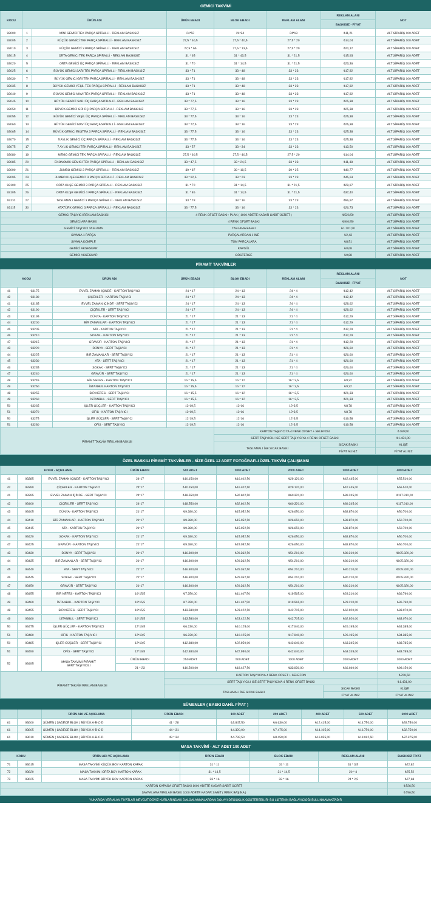| GEMİCİ TAKVİMİ | | | | | | | |
| --- | --- | --- | --- | --- | --- | --- | --- |
| KODU | ÜRÜN ADI | | ÜRÜN EBADI | BLOK EBADI | REKLAM ALANI | REKLAM ALANI | NOT |
| | | | | | | BASKISIZ - FİYAT | |
| 93000 | 1 | MİNİ GEMİCİ TEK PARÇA SPİRALLİ - REKLAM BASKISIZ | 24*52 | 24*34 | 24*18 | ₺11,21 | ALT SİPARİŞ 100 ADET |
| 93005 | 2 | KÜÇÜK GEMİCİ TEK PARÇA SPİRALLİ - REKLAM BASKISIZ | 27,5 * 60,5 | 27,5 * 40,5 | 27,5 * 20 | ₺14,04 | ALT SİPARİŞ 100 ADET |
| 93010 | 3 | KÜÇÜK GEMİCİ 3 PARÇA SPİRALLİ - REKLAM BASKISIZ | 27,5 * 65 | 27,5 * 13,5 | 27,5 * 20 | ₺20,12 | ALT SİPARİŞ 100 ADET |
| 93015 | 4 | ORTA GEMİCİ TEK PARÇA SPİRALLİ - REKLAM BASKISIZ | 31 * 65 | 31 * 43,5 | 31 * 21,5 | ₺15,93 | ALT SİPARİŞ 100 ADET |
| 93020 | 5 | ORTA GEMİCİ ÜÇ PARÇA SPİRALLİ - REKLAM BASKISIZ | 31 * 70 | 31 * 14,5 | 31 * 21,5 | ₺23,36 | ALT SİPARİŞ 100 ADET |
| 93025 | 6 | BÜYÜK GEMİCİ SARI TEK PARÇA SPİRALLİ - REKLAM BASKISIZ | 33 * 71 | 33 * 48 | 33 * 23 | ₺17,82 | ALT SİPARİŞ 100 ADET |
| 93030 | 7 | BÜYÜK GEMİCİ GRİ TEK PARÇA SPİRALLİ - REKLAM BASKISIZ | 33 * 71 | 33 * 48 | 33 * 23 | ₺17,82 | ALT SİPARİŞ 100 ADET |
| 93035 | 8 | BÜYÜK GEMİCİ YEŞİL TEK PARÇA SPİRALLİ - REKLAM BASKISIZ | 33 * 71 | 33 * 48 | 33 * 23 | ₺17,82 | ALT SİPARİŞ 100 ADET |
| 93040 | 9 | BÜYÜK GEMİCİ MAVİ TEK PARÇA SPİRALLİ - REKLAM BASKISIZ | 33 * 71 | 33 * 48 | 33 * 23 | ₺17,82 | ALT SİPARİŞ 100 ADET |
| 93045 | 10 | BÜYÜK GEMİCİ SARI ÜÇ PARÇA SPİRALLİ - REKLAM BASKISIZ | 33 * 77,5 | 33 * 16 | 33 * 23 | ₺25,38 | ALT SİPARİŞ 100 ADET |
| 93050 | 11 | BÜYÜK GEMİCİ GRİ ÜÇ PARÇA SPİRALLİ - REKLAM BASKISIZ | 33 * 77,5 | 33 * 16 | 33 * 23 | ₺25,38 | ALT SİPARİŞ 100 ADET |
| 93055 | 12 | BÜYÜK GEMİCİ YEŞİL ÜÇ PARÇA SPİRALLİ - REKLAM BASKISIZ | 33 * 77,5 | 33 * 16 | 33 * 23 | ₺25,38 | ALT SİPARİŞ 100 ADET |
| 93060 | 13 | BÜYÜK GEMİCİ MAVİ ÜÇ PARÇA SPİRALLİ - REKLAM BASKISIZ | 33 * 77,5 | 33 * 16 | 33 * 23 | ₺25,38 | ALT SİPARİŞ 100 ADET |
| 93065 | 14 | BÜYÜK GEMİCİ EKSTRA 3 PARÇA SPİRALLİ - REKLAM BASKISIZ | 33 * 77,5 | 33 * 16 | 33 * 23 | ₺25,38 | ALT SİPARİŞ 100 ADET |
| 93070 | 15 | 5 AYLIK GEMİCİ ÜÇ PARÇA SPİRALLİ - REKLAM BASKISIZ | 33 * 77,5 | 33 * 16 | 33 * 23 | ₺25,38 | ALT SİPARİŞ 100 ADET |
| 93075 | 17 | 7 AYLIK GEMİCİ TEK PARÇA SPİRALLİ - REKLAM BASKISIZ | 33 * 57 | 33 * 34 | 33 * 23 | ₺13,50 | ALT SİPARİŞ 100 ADET |
| 93080 | 19 | MEMO GEMİCİ TEK PARÇA SPİRALLİ - REKLAM BASKISIZ | 27,5 * 60,5 | 27,5 * 40,5 | 27,5 * 20 | ₺14,04 | ALT SİPARİŞ 100 ADET |
| 93085 | 20 | EKONOMİK GEMİCİ TEK PARÇA SPİRALLİ - REKLAM BASKISIZ | 33 * 47,5 | 33 * 24,5 | 33 * 23 | ₺11,48 | ALT SİPARİŞ 100 ADET |
| 93090 | 21 | JUMBO GEMİCİ 3 PARÇA SPİRALLİ - REKLAM BASKISIZ | 39 * 87 | 39 * 18,5 | 39 * 25 | ₺40,77 | ALT SİPARİŞ 100 ADET |
| 93095 | 23 | JUMBO KUŞE GEMİCİ 3 PARÇA SPİRALLİ - REKLAM BASKISIZ | 33 * 92,5 | 33 * 23 | 33 * 23 | ₺45,63 | ALT SİPARİŞ 100 ADET |
| 93100 | 25 | ORTA KUŞE GEMİCİ 3 PARÇA SPİRALLİ - REKLAM BASKISIZ | 31 * 70 | 31 * 14,5 | 31 * 21,5 | ₺29,97 | ALT SİPARİŞ 100 ADET |
| 93105 | 26 | ORTA KUŞE GEMİCİ 4 PARÇA SPİRALLİ - REKLAM BASKISIZ | 31 * 86 | 31 * 14,5 | 31 * 21,5 | ₺37,40 | ALT SİPARİŞ 100 ADET |
| 93110 | 27 | TASLAMALI GEMİCİ 3 PARÇA SPİRALLİ - REKLAM BASKISIZ | 33 * 78 | 33 * 16 | 33 * 23 | ₺56,97 | ALT SİPARİŞ 100 ADET |
| 93115 | 30 | ATATÜRK GEMİCİ 3 PARÇA SPİRALLİ - REKLAM BASKISIZ | 33 * 77,5 | 33 * 16 | 33 * 23 | ₺26,73 | ALT SİPARİŞ 100 ADET |
| GEMİCİ TAŞIYICI REKLAM BASKISI | | | 4 RENK OFSET BASKI+ PLAK ( 1000 ADETE KADAR SABİT ÜCRET ) | | | ₺526,50 | ALT SİPARİŞ 100 ADET |
| GEMİCİ ARA BASKI | | | 4 RENK OFSET BASKI | | | ₺904,50 | ALT SİPARİŞ 100 ADET |
| GEMİCİ TAŞIYICI TASLAMA | | | TASLAMA BASKI | | | ₺1.201,50 | ALT SİPARİŞ 100 ADET |
| SIVAMA 1 PARÇA | | | PARÇALARDAN 1 İNE | | | ₺2,43 | ALT SİPARİŞ 100 ADET |
| SIVAMA KOMPLE | | | TÜM PARÇALARA | | | ₺8,51 | ALT SİPARİŞ 100 ADET |
| GEMİCİ AKSESUAR | | | KAPSÜL | | | ₺0,68 | ALT SİPARİŞ 100 ADET |
| GEMİCİ AKSESUAR | | | GÖSTERGE | | | ₺0,88 | ALT SİPARİŞ 100 ADET |
| PİRAMİT TAKVİMLER | | | | | | | |
| --- | --- | --- | --- | --- | --- | --- | --- |
| KODU | | ÜRÜN ADI | ÜRÜN EBADI | BLOK EBADI | REKLAM ALANI | REKLAM ALANI | NOT |
| | | | | | | BASKISIZ - FİYAT | |
| 41 | 93175 | EVVEL ZAMAN İÇİNDE - KARTON TAŞIYICI | 24 * 17 | 24 * 13 | 24 * 4 | ₺12,42 | ALT SİPARİŞ 100 ADET |
| 42 | 93180 | ÇİÇEKLER - KARTON TAŞIYICI | 24 * 17 | 24 * 13 | 24 * 4 | ₺12,42 | ALT SİPARİŞ 100 ADET |
| 41 | 93185 | EVVEL ZAMAN İÇİNDE - SERT TAŞIYICI | 24 * 17 | 24 * 13 | 24 * 4 | ₺28,62 | ALT SİPARİŞ 100 ADET |
| 42 | 93190 | ÇİÇEKLER - SERT TAŞIYICI | 24 * 17 | 24 * 13 | 24 * 4 | ₺28,62 | ALT SİPARİŞ 100 ADET |
| 43 | 93195 | DÜNYA - KARTON TAŞIYICI | 21 * 17 | 21 * 13 | 21 * 4 | ₺12,29 | ALT SİPARİŞ 100 ADET |
| 44 | 93200 | BİR ZAMANLAR - KARTON TAŞIYICI | 21 * 17 | 21 * 13 | 21 * 4 | ₺12,29 | ALT SİPARİŞ 100 ADET |
| 45 | 93205 | ATA - KARTON TAŞIYICI | 21 * 17 | 21 * 13 | 21 * 4 | ₺12,29 | ALT SİPARİŞ 100 ADET |
| 46 | 93210 | SOKAK - KARTON TAŞIYICI | 21 * 17 | 21 * 13 | 21 * 4 | ₺12,29 | ALT SİPARİŞ 100 ADET |
| 47 | 93215 | GRAVÜR - KARTON TAŞIYICI | 21 * 17 | 21 * 13 | 21 * 4 | ₺12,29 | ALT SİPARİŞ 100 ADET |
| 43 | 93220 | DÜNYA - SERT TAŞIYICI | 21 * 17 | 21 * 13 | 21 * 4 | ₺26,60 | ALT SİPARİŞ 100 ADET |
| 44 | 93225 | BİR ZAMANLAR - SERT TAŞIYICI | 21 * 17 | 21 * 13 | 21 * 4 | ₺26,60 | ALT SİPARİŞ 100 ADET |
| 45 | 93230 | ATA - SERT TAŞIYICI | 21 * 17 | 21 * 13 | 21 * 4 | ₺26,60 | ALT SİPARİŞ 100 ADET |
| 46 | 93235 | SOKAK - SERT TAŞIYICI | 21 * 17 | 21 * 13 | 21 * 4 | ₺26,60 | ALT SİPARİŞ 100 ADET |
| 47 | 93240 | GRAVÜR - SERT TAŞIYICI | 21 * 17 | 21 * 13 | 21 * 4 | ₺26,60 | ALT SİPARİŞ 100 ADET |
| 48 | 93245 | BİR NEFES - KARTON TAŞIYICI | 16 * 15,5 | 16 * 12 | 16 * 3,5 | ₺9,32 | ALT SİPARİŞ 100 ADET |
| 49 | 93250 | İSTANBUL KARTON TAŞIYICI | 16 * 15,5 | 16 * 12 | 16 * 3,5 | ₺9,32 | ALT SİPARİŞ 100 ADET |
| 48 | 93255 | BİR NEFES - SERT TAŞIYICI | 16 * 15,5 | 16 * 12 | 16 * 3,5 | ₺21,33 | ALT SİPARİŞ 100 ADET |
| 49 | 93260 | İSTANBUL - SERT TAŞIYICI | 16 * 15,5 | 16 * 12 | 16 * 3,5 | ₺21,33 | ALT SİPARİŞ 100 ADET |
| 50 | 93265 | İŞLER GÜÇLER - KARTON TAŞIYICI | 12*19,5 | 12*16 | 12*3,5 | ₺8,78 | ALT SİPARİŞ 100 ADET |
| 51 | 93270 | OFİS - KARTON TAŞIYICI | 12*19,5 | 12*16 | 12*3,5 | ₺8,78 | ALT SİPARİŞ 100 ADET |
| 50 | 93275 | İŞLER GÜÇLER - SERT TAŞIYICI | 12*19,5 | 12*16 | 12*3,5 | ₺19,58 | ALT SİPARİŞ 100 ADET |
| 51 | 93280 | OFİS - SERT TAŞIYICI | 12*19,5 | 12*16 | 12*3,5 | ₺19,58 | ALT SİPARİŞ 100 ADET |
| PİRAMİT TAKVİM REKLAM BASKISI | | | | KARTON TAŞIYICIYA 4 RENK OFSET + SELEFON | | | ₺769,50 |
| | | | | SERT TAŞIYICILI İSE SERT TAŞIYICIYA 4 RENK OFSET BASKI | | | ₺1.431,00 |
| | | | | TASLAMALI İSE SICAK BASKI | | SICAK BASKI | KLİŞE |
| | | | | | | FİYAT ALINIZ | FİYAT ALINIZ |
| ÖZEL BASKILI PİRAMİT TAKVİMLER - SİZE ÖZEL 12 ADET FOTOĞRAFLI ÖZEL TAKVİM ÇALIŞMASI | | | | | | | | |
| --- | --- | --- | --- | --- | --- | --- | --- | --- |
| KODU - AÇIKLAMA | | | ÜRÜN EBADI | 500 ADET | 1000 ADET | 2000 ADET | 3000 ADET | 4000 ADET |
| 41 | 93385 | EVVEL ZAMAN İÇİNDE - KARTON TAŞIYICI | 24*17 | ₺10.150,00 | ₺16.402,50 | ₺29.120,00 | ₺42.445,00 | ₺55.510,00 |
| 42 | 93390 | ÇİÇEKLER - KARTON TAŞIYICI | 24*17 | ₺10.150,00 | ₺16.402,50 | ₺29.120,00 | ₺42.445,00 | ₺55.510,00 |
| 41 | 93395 | EVVEL ZAMAN İÇİNDE - SERT TAŞIYICI | 24*17 | ₺18.550,00 | ₺32.602,50 | ₺60.320,00 | ₺89.245,00 | ₺117.910,00 |
| 42 | 93400 | ÇİÇEKLER - SERT TAŞIYICI | 24*17 | ₺18.550,00 | ₺32.602,50 | ₺60.320,00 | ₺89.245,00 | ₺117.910,00 |
| 43 | 93405 | DÜNYA - KARTON TAŞIYICI | 21*17 | ₺9.380,00 | ₺15.052,50 | ₺26.650,00 | ₺38.870,00 | ₺50.700,00 |
| 44 | 93410 | BİR ZAMANLAR - KARTON TAŞIYICI | 21*17 | ₺9.380,00 | ₺15.052,50 | ₺26.650,00 | ₺38.870,00 | ₺50.700,00 |
| 45 | 93415 | ATA - KARTON TAŞIYICI | 21*17 | ₺9.380,00 | ₺15.052,50 | ₺26.650,00 | ₺38.870,00 | ₺50.700,00 |
| 46 | 93420 | SOKAK - KARTON TAŞIYICI | 21*17 | ₺9.380,00 | ₺15.052,50 | ₺26.650,00 | ₺38.870,00 | ₺50.700,00 |
| 47 | 93425 | GRAVÜR - KARTON TAŞIYICI | 21*17 | ₺9.380,00 | ₺15.052,50 | ₺26.650,00 | ₺38.870,00 | ₺50.700,00 |
| 43 | 93430 | DÜNYA - SERT TAŞIYICI | 21*17 | ₺16.800,00 | ₺29.362,50 | ₺54.210,00 | ₺80.210,00 | ₺105.820,00 |
| 44 | 93435 | BİR ZAMANLAR - SERT TAŞIYICI | 21*17 | ₺16.800,00 | ₺29.362,50 | ₺54.210,00 | ₺80.210,00 | ₺105.820,00 |
| 45 | 93440 | ATA - SERT TAŞIYICI | 21*17 | ₺16.800,00 | ₺29.362,50 | ₺54.210,00 | ₺80.210,00 | ₺105.820,00 |
| 46 | 93445 | SOKAK - SERT TAŞIYICI | 21*17 | ₺16.800,00 | ₺29.362,50 | ₺54.210,00 | ₺80.210,00 | ₺105.820,00 |
| 47 | 93450 | GRAVÜR - SERT TAŞIYICI | 21*17 | ₺16.800,00 | ₺29.362,50 | ₺54.210,00 | ₺80.210,00 | ₺105.820,00 |
| 48 | 93455 | BİR NEFES - KARTON TAŞIYICI | 16*15,5 | ₺7.350,00 | ₺11.407,50 | ₺19.565,00 | ₺28.210,00 | ₺36.790,00 |
| 49 | 93460 | İSTANBUL - KARTON TAŞIYICI | 16*15,5 | ₺7.350,00 | ₺11.407,50 | ₺19.565,00 | ₺28.210,00 | ₺36.790,00 |
| 48 | 93455 | BİR NEFES - SERT TAŞIYICI | 16*15,5 | ₺13.580,00 | ₺23.422,50 | ₺42.705,00 | ₺62.920,00 | ₺83.070,00 |
| 49 | 93460 | İSTANBUL - SERT TAŞIYICI | 16*15,5 | ₺13.580,00 | ₺23.422,50 | ₺42.705,00 | ₺62.920,00 | ₺83.070,00 |
| 50 | 93475 | İŞLER GÜÇLER - KARTON TAŞIYICI | 12*19,5 | ₺6.230,00 | ₺10.125,00 | ₺17.940,00 | ₺26.195,00 | ₺34.385,00 |
| 51 | 93480 | OFİS - KARTON TAŞIYICI | 12*19,5 | ₺6.230,00 | ₺10.125,00 | ₺17.940,00 | ₺26.195,00 | ₺34.385,00 |
| 50 | 93485 | İŞLER GÜÇLER - SERT TAŞIYICI | 12*19,5 | ₺12.880,00 | ₺22.950,00 | ₺42.640,00 | ₺63.245,00 | ₺83.785,00 |
| 51 | 93490 | OFİS - SERT TAŞIYICI | 12*19,5 | ₺12.880,00 | ₺22.950,00 | ₺42.640,00 | ₺63.245,00 | ₺83.785,00 |
| 52 | 93495 | MASA TAKVİMİ PİRAMİT SERT TAŞIYICILI | ÜRÜN EBADI | 250 ADET | 500 ADET | 1000 ADET | 2000 ADET | 3000 ADET |
| | | | 21 * 23 | ₺10.500,00 | ₺18.427,50 | ₺33.930,00 | ₺66.040,00 | ₺98.150,00 |
| PİRAMİT TAKVİM REKLAM BASKISI | | | | KARTON TAŞIYICIYA 4 RENK OFSET + SELEFON | | | | ₺769,50 |
| | | | | SERT TAŞIYICILI İSE SERT TAŞIYICIYA 4 RENK OFSET BASKI | | | | ₺1.431,00 |
| | | | | TASLAMALI İSE SICAK BASKI | | | SICAK BASKI | KLİŞE |
| | | | | | | | FİYAT ALINIZ | FİYAT ALINIZ |
| SÜMENLER ( BASKI DAHİL FİYAT ) | | | | | | | | |
| --- | --- | --- | --- | --- | --- | --- | --- | --- |
| | | ÜRÜN ADI VE AÇIKLAMA | ÜRÜN EBADI | 100 ADET | 200 ADET | 400 ADET | 500 ADET | 1000 ADET |
| 61 | 93600 | SÜMEN ( SADECE BLOK ) BÜYÜK A-B-C-D | 41 * 28 | ₺3.847,50 | ₺6.630,00 | ₺12.415,00 | ₺14.750,00 | ₺28.750,00 |
| 61 | 93605 | SÜMEN ( SADECE BLOK ) BÜYÜK A-B-C-D | 44 * 31 | ₺4.320,00 | ₺7.475,00 | ₺14.105,00 | ₺16.750,00 | ₺32.750,00 |
| 61 | 93610 | SÜMEN ( SADECE BLOK ) BÜYÜK A-B-C-D | 49 * 34 | ₺4.792,50 | ₺8.450,00 | ₺16.055,00 | ₺19.062,50 | ₺37.375,00 |
| MASA TAKVİMİ - ALT ADET 100 ADET | | | | | | |
| --- | --- | --- | --- | --- | --- | --- |
| KODU | | ÜRÜN ADI VE AÇIKLAMA | ÜRÜN EBADI | BLOK EBADI | REKLAM ALANI | BASKISIZ FİYAT |
| 71 | 93615 | MASA TAKVİMİ KÜÇÜK BOY KARTON KAPAK | 31 * 11 | 31 * 11 | 31 * 3,5 | ₺22,82 |
| 72 | 93620 | MASA TAKVİMİ ORTA BOY KARTON KAPAK | 31 * 14,5 | 31 * 14,5 | 20 * 4 | ₺25,52 |
| 73 | 93625 | MASA TAKVİMİ BÜYÜK BOY KARTON KAPAK | 33 * 16 | 33 * 16 | 24 * 2,5 | ₺27,68 |
| KARTON KAPAĞA OFSET BASKI 1000 ADETE KADAR SABİT ÜCRET | | | | | | ₺526,50 |
| SAYFALARA REKLAM BASKI 1000 ADETE KADAR SABİT ( RENK BAŞINA ) | | | | | | ₺796,50 |
YUKARIDA YER ALAN FİYATLAR MEVCUT DÖVİZ KURLARINDAKİ DALGALANMALARDAN DOLAYI DEĞİŞKLİK GÖSTEREBİLİR- BU LİSTENİN BAĞLAYICIOĞI BULUNMAMAKTADIR